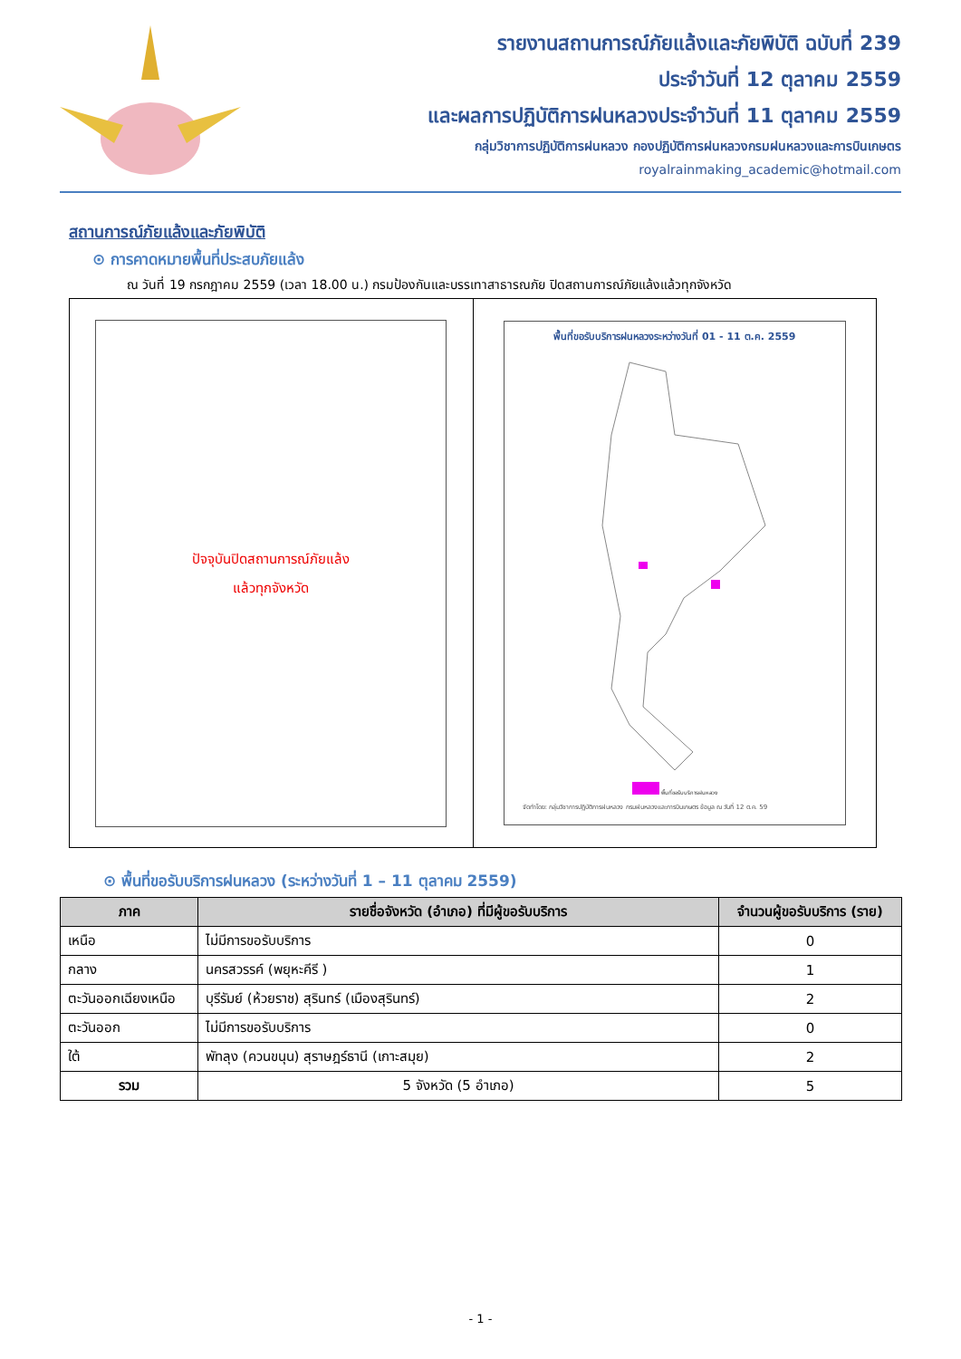รายงานสถานการณ์ภัยแล้งและภัยพิบัติ ฉบับที่ 239
ประจำวันที่ 12 ตุลาคม 2559
และผลการปฏิบัติการฝนหลวงประจำวันที่ 11 ตุลาคม 2559
กลุ่มวิชาการปฏิบัติการฝนหลวง กองปฏิบัติการฝนหลวงกรมฝนหลวงและการบินเกษตร
royalrainmaking_academic@hotmail.com
สถานการณ์ภัยแล้งและภัยพิบัติ
⊙ การคาดหมายพื้นที่ประสบภัยแล้ง
ณ วันที่ 19 กรกฎาคม 2559 (เวลา 18.00 น.) กรมป้องกันและบรรเทาสาธารณภัย ปิดสถานการณ์ภัยแล้งแล้วทุกจังหวัด
ปัจจุบันปิดสถานการณ์ภัยแล้ง
แล้วทุกจังหวัด
พื้นที่ขอรับบริการฝนหลวงระหว่างวันที่ 01 - 11 ต.ค. 2559
พื้นที่ขอรับบริการฝนหลวง
จัดทำโดย: กลุ่มวิชาการปฏิบัติการฝนหลวง กรมฝนหลวงและการบินเกษตร ข้อมูล ณ วันที่ 12 ต.ค. 59
⊙ พื้นที่ขอรับบริการฝนหลวง (ระหว่างวันที่ 1 – 11 ตุลาคม 2559)
| ภาค | รายชื่อจังหวัด (อำเภอ) ที่มีผู้ขอรับบริการ | จำนวนผู้ขอรับบริการ (ราย) |
| --- | --- | --- |
| เหนือ | ไม่มีการขอรับบริการ | 0 |
| กลาง | นครสวรรค์ (พยุหะคีรี ) | 1 |
| ตะวันออกเฉียงเหนือ | บุรีรัมย์ (ห้วยราช) สุรินทร์ (เมืองสุรินทร์) | 2 |
| ตะวันออก | ไม่มีการขอรับบริการ | 0 |
| ใต้ | พัทลุง (ควนขนุน) สุราษฎร์ธานี (เกาะสมุย) | 2 |
| รวม | 5 จังหวัด (5 อำเภอ) | 5 |
- 1 -